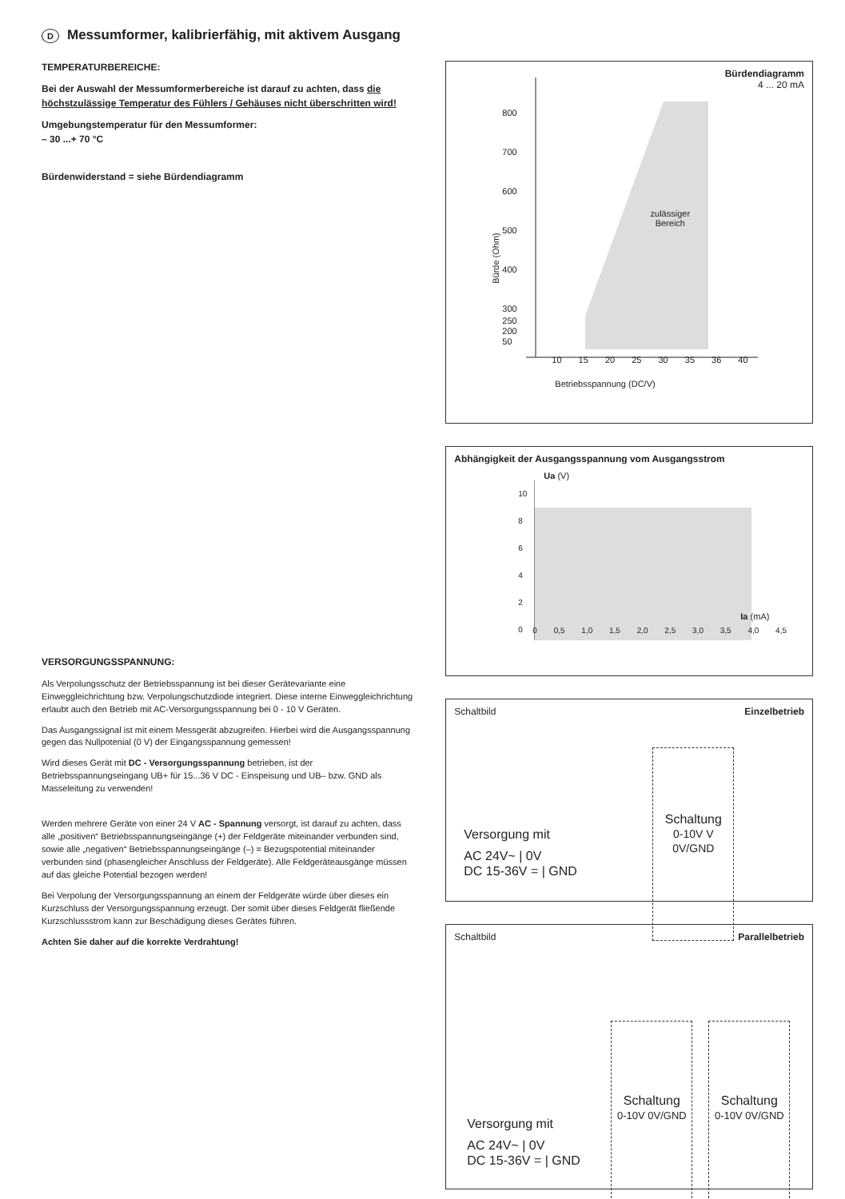D Messumformer, kalibrierfähig, mit aktivem Ausgang
TEMPERATURBEREICHE:
Bei der Auswahl der Messumformerbereiche ist darauf zu achten, dass die höchstzulässige Temperatur des Fühlers / Gehäuses nicht überschritten wird!
Umgebungstemperatur für den Messumformer:
– 30 ...+ 70 °C
Bürdenwiderstand = siehe Bürdendiagramm
VERSORGUNGSSPANNUNG:
Als Verpolungsschutz der Betriebsspannung ist bei dieser Gerätevariante eine Einweggleichrichtung bzw. Verpolungschutzdiode integriert. Diese interne Einweggleichrichtung erlaubt auch den Betrieb mit AC-Versorgungsspannung bei 0 - 10 V Geräten.
Das Ausgangssignal ist mit einem Messgerät abzugreifen. Hierbei wird die Ausgangsspannung gegen das Nullpotenial (0 V) der Eingangsspannung gemessen!
Wird dieses Gerät mit DC - Versorgungsspannung betrieben, ist der Betriebsspannungseingang UB+ für 15...36 V DC - Einspeisung und UB– bzw. GND als Masseleitung zu verwenden!
Werden mehrere Geräte von einer 24 V AC - Spannung versorgt, ist darauf zu achten, dass alle „positiven“ Betriebsspannungseingänge (+) der Feldgeräte miteinander verbunden sind, sowie alle „negativen“ Betriebsspannungseingänge (–) = Bezugspotential miteinander verbunden sind (phasengleicher Anschluss der Feldgeräte). Alle Feldgeräteausgänge müssen auf das gleiche Potential bezogen werden!
Bei Verpolung der Versorgungsspannung an einem der Feldgeräte würde über dieses ein Kurzschluss der Versorgungsspannung erzeugt. Der somit über dieses Feldgerät fließende Kurzschlussstrom kann zur Beschädigung dieses Gerätes führen.
Achten Sie daher auf die korrekte Verdrahtung!
Bürdendiagramm
4 ... 20 mA
800
700
600
500
400
300
zulässiger
Bereich
250
200
50
10 15 20 25 30 35 36 40
Betriebsspannung (DC/V)
Bürde (Ohm)
Abhängigkeit der Ausgangsspannung vom Ausgangsstrom
Ua (V)
10
8
6
4
2
0
Ia (mA)
0 0,5 1,0 1,5 2,0 2,5 3,0 3,5 4,0 4,5
Schaltbild Einzelbetrieb
Versorgung mit
AC 24V~ | 0V
DC 15-36V = | GND
Schaltung
0-10V V 0V/GND
Schaltbild Parallelbetrieb
Versorgung mit
AC 24V~ | 0V
DC 15-36V = | GND
Schaltung
0-10V 0V/GND
Schaltung
0-10V 0V/GND